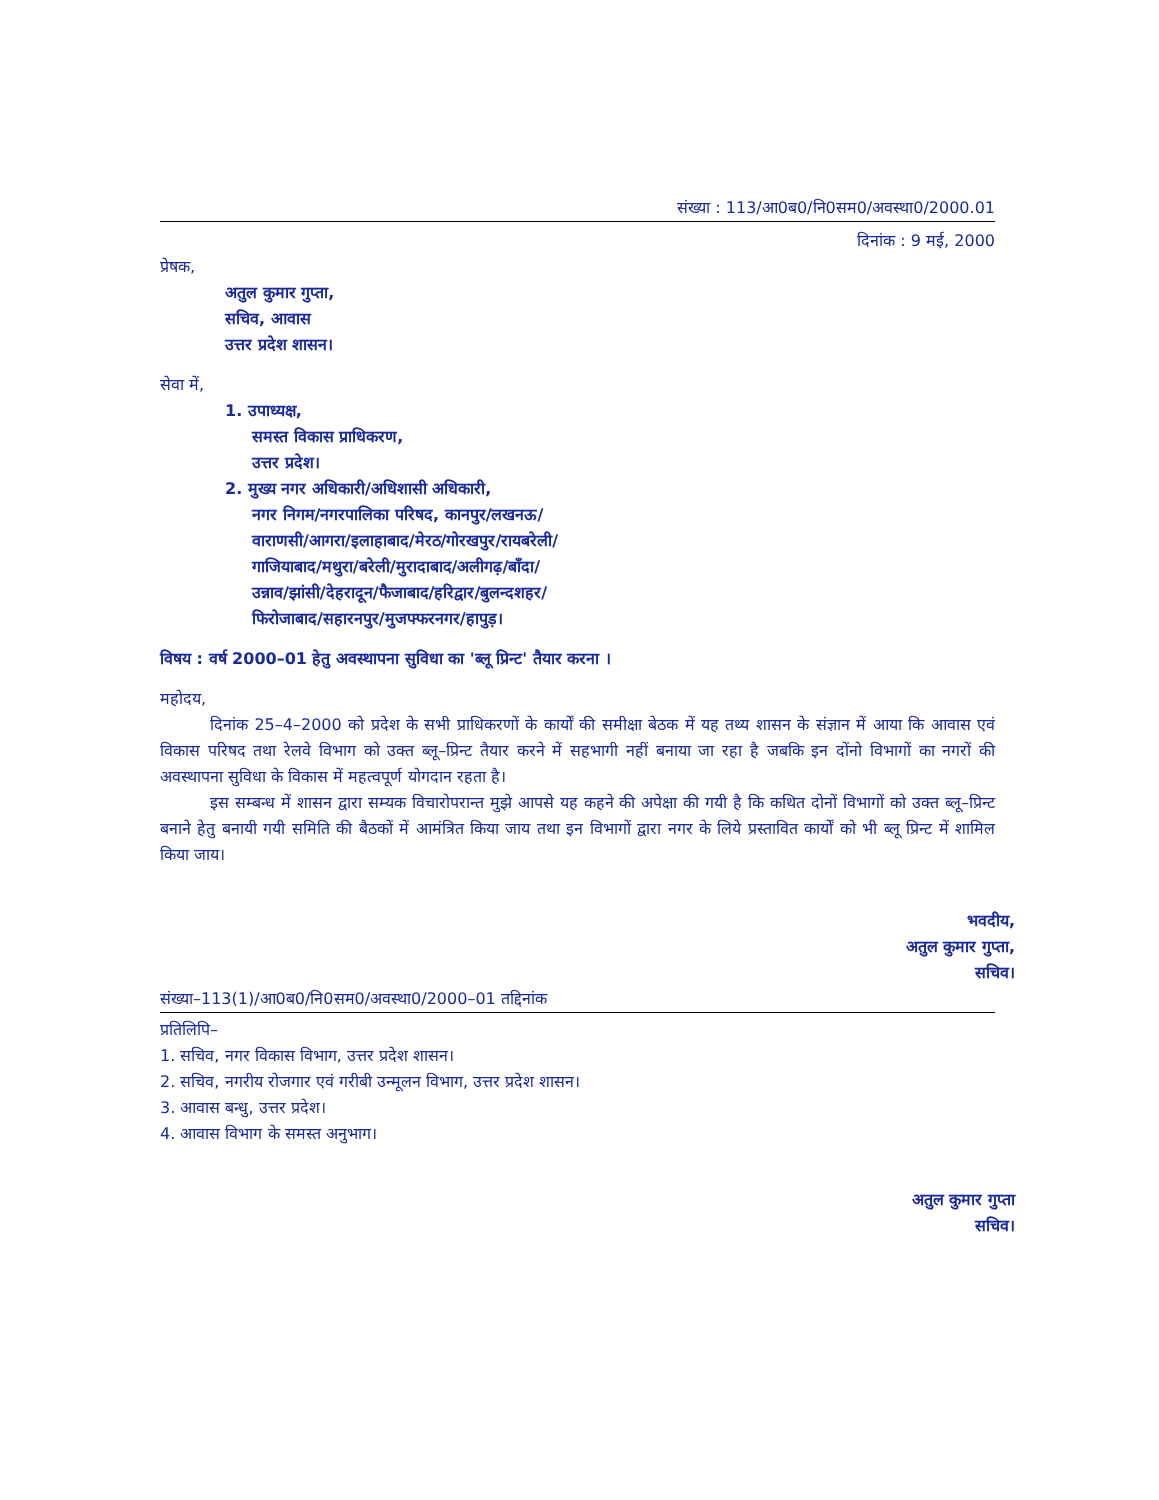संख्या : 113/आ0ब0/नि0सम0/अवस्था0/2000.01
दिनांक : 9 मई, 2000
प्रेषक,
अतुल कुमार गुप्ता,
सचिव, आवास
उत्तर प्रदेश शासन।
सेवा में,
1. उपाध्यक्ष,
समस्त विकास प्राधिकरण,
उत्तर प्रदेश।
2. मुख्य नगर अधिकारी/अधिशासी अधिकारी,
नगर निगम/नगरपालिका परिषद, कानपुर/लखनऊ/
वाराणसी/आगरा/इलाहाबाद/मेरठ/गोरखपुर/रायबरेली/
गाजियाबाद/मथुरा/बरेली/मुरादाबाद/अलीगढ़/बाँदा/
उन्नाव/झांसी/देहरादून/फैजाबाद/हरिद्वार/बुलन्दशहर/
फिरोजाबाद/सहारनपुर/मुजफ्फरनगर/हापुड़।
विषय : वर्ष 2000–01 हेतु अवस्थापना सुविधा का 'ब्लू प्रिन्ट' तैयार करना ।
महोदय,
दिनांक 25–4–2000 को प्रदेश के सभी प्राधिकरणों के कार्यों की समीक्षा बेठक में यह तथ्य शासन के संज्ञान में आया कि आवास एवं विकास परिषद तथा रेलवे विभाग को उक्त ब्लू–प्रिन्ट तैयार करने में सहभागी नहीं बनाया जा रहा है जबकि इन दोंनो विभागों का नगरों की अवस्थापना सुविधा के विकास में महत्वपूर्ण योगदान रहता है।
इस सम्बन्ध में शासन द्वारा सम्यक विचारोपरान्त मुझे आपसे यह कहने की अपेक्षा की गयी है कि कथित दोनों विभागों को उक्त ब्लू–प्रिन्ट बनाने हेतु बनायी गयी समिति की बैठकों में आमंत्रित किया जाय तथा इन विभागों द्वारा नगर के लिये प्रस्तावित कार्यों को भी ब्लू प्रिन्ट में शामिल किया जाय।
भवदीय,
अतुल कुमार गुप्ता,
सचिव।
संख्या–113(1)/आ0ब0/नि0सम0/अवस्था0/2000–01 तद्दिनांक
प्रतिलिपि–
1. सचिव, नगर विकास विभाग, उत्तर प्रदेश शासन।
2. सचिव, नगरीय रोजगार एवं गरीबी उन्मूलन विभाग, उत्तर प्रदेश शासन।
3. आवास बन्धु, उत्तर प्रदेश।
4. आवास विभाग के समस्त अनुभाग।
अतुल कुमार गुप्ता
सचिव।